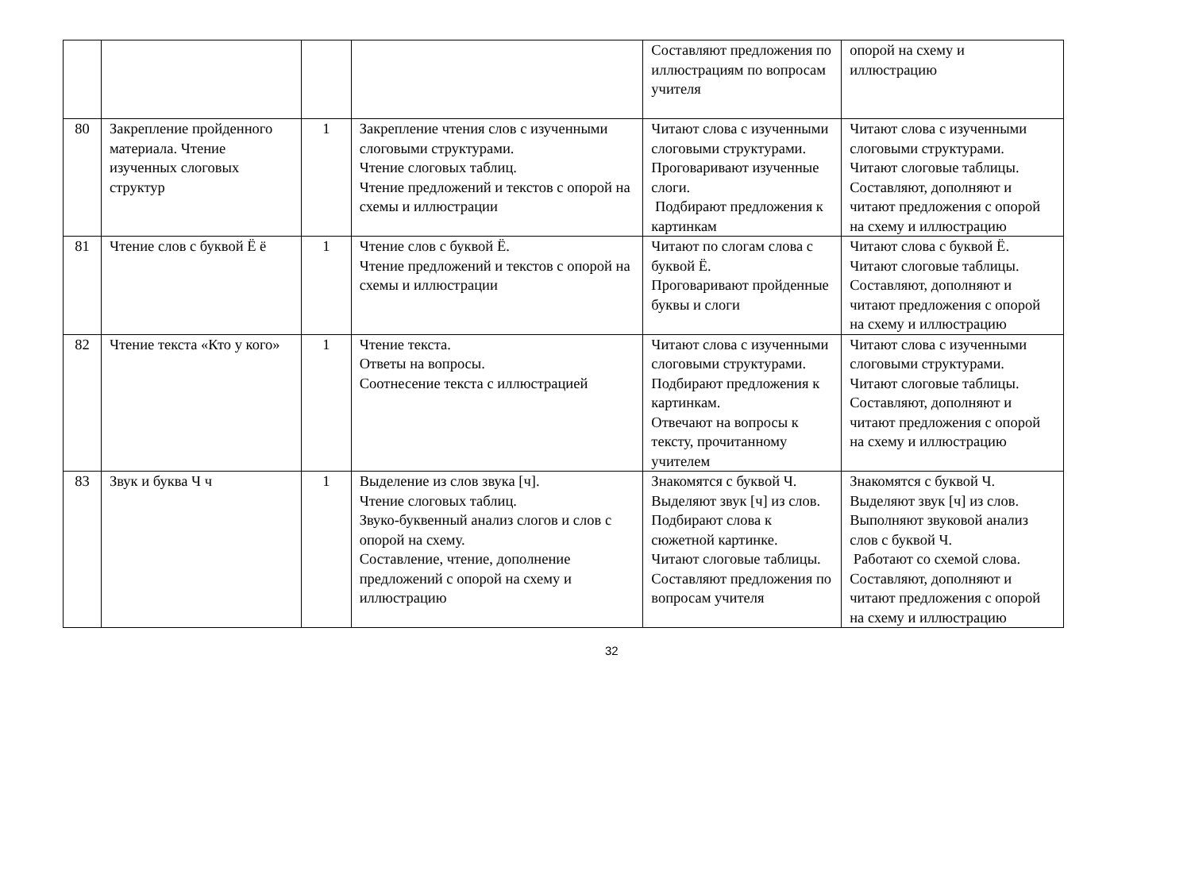| | | | | Составляют предложения по иллюстрациям по вопросам учителя | опорой на схему и иллюстрацию |
| 80 | Закрепление пройденного материала. Чтение изученных слоговых структур | 1 | Закрепление чтения слов с изученными слоговыми структурами. Чтение слоговых таблиц. Чтение предложений и текстов с опорой на схемы и иллюстрации | Читают слова с изученными слоговыми структурами. Проговаривают изученные слоги. Подбирают предложения к картинкам | Читают слова с изученными слоговыми структурами. Читают слоговые таблицы. Составляют, дополняют и читают предложения с опорой на схему и иллюстрацию |
| 81 | Чтение слов с буквой Ё ё | 1 | Чтение слов с буквой Ё. Чтение предложений и текстов с опорой на схемы и иллюстрации | Читают по слогам слова с буквой Ё. Проговаривают пройденные буквы и слоги | Читают слова с буквой Ё. Читают слоговые таблицы. Составляют, дополняют и читают предложения с опорой на схему и иллюстрацию |
| 82 | Чтение текста «Кто у кого» | 1 | Чтение текста. Ответы на вопросы. Соотнесение текста с иллюстрацией | Читают слова с изученными слоговыми структурами. Подбирают предложения к картинкам. Отвечают на вопросы к тексту, прочитанному учителем | Читают слова с изученными слоговыми структурами. Читают слоговые таблицы. Составляют, дополняют и читают предложения с опорой на схему и иллюстрацию |
| 83 | Звук и буква Ч ч | 1 | Выделение из слов звука [ч]. Чтение слоговых таблиц. Звуко-буквенный анализ слогов и слов с опорой на схему. Составление, чтение, дополнение предложений с опорой на схему и иллюстрацию | Знакомятся с буквой Ч. Выделяют звук [ч] из слов. Подбирают слова к сюжетной картинке. Читают слоговые таблицы. Составляют предложения по вопросам учителя | Знакомятся с буквой Ч. Выделяют звук [ч] из слов. Выполняют звуковой анализ слов с буквой Ч. Работают со схемой слова. Составляют, дополняют и читают предложения с опорой на схему и иллюстрацию |
32